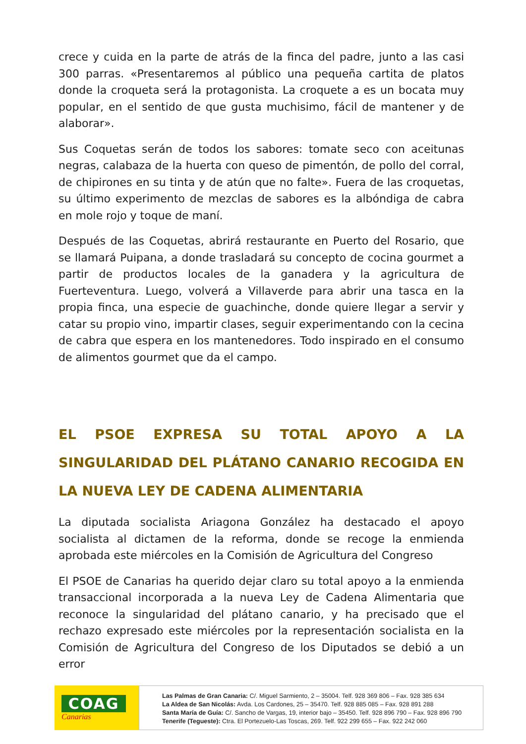crece y cuida en la parte de atrás de la finca del padre, junto a las casi 300 parras. «Presentaremos al público una pequeña cartita de platos donde la croqueta será la protagonista. La croquete a es un bocata muy popular, en el sentido de que gusta muchisimo, fácil de mantener y de alaborar».
Sus Coquetas serán de todos los sabores: tomate seco con aceitunas negras, calabaza de la huerta con queso de pimentón, de pollo del corral, de chipirones en su tinta y de atún que no falte». Fuera de las croquetas, su último experimento de mezclas de sabores es la albóndiga de cabra en mole rojo y toque de maní.
Después de las Coquetas, abrirá restaurante en Puerto del Rosario, que se llamará Puipana, a donde trasladará su concepto de cocina gourmet a partir de productos locales de la ganadera y la agricultura de Fuerteventura. Luego, volverá a Villaverde para abrir una tasca en la propia finca, una especie de guachinche, donde quiere llegar a servir y catar su propio vino, impartir clases, seguir experimentando con la cecina de cabra que espera en los mantenedores. Todo inspirado en el consumo de alimentos gourmet que da el campo.
EL PSOE EXPRESA SU TOTAL APOYO A LA SINGULARIDAD DEL PLÁTANO CANARIO RECOGIDA EN LA NUEVA LEY DE CADENA ALIMENTARIA
La diputada socialista Ariagona González ha destacado el apoyo socialista al dictamen de la reforma, donde se recoge la enmienda aprobada este miércoles en la Comisión de Agricultura del Congreso
El PSOE de Canarias ha querido dejar claro su total apoyo a la enmienda transaccional incorporada a la nueva Ley de Cadena Alimentaria que reconoce la singularidad del plátano canario, y ha precisado que el rechazo expresado este miércoles por la representación socialista en la Comisión de Agricultura del Congreso de los Diputados se debió a un error
COAG
Canarias
Las Palmas de Gran Canaria: C/. Miguel Sarmiento, 2 – 35004. Telf. 928 369 806 – Fax. 928 385 634
La Aldea de San Nicolás: Avda. Los Cardones, 25 – 35470. Telf. 928 885 085 – Fax. 928 891 288
Santa María de Guía: C/. Sancho de Vargas, 19, interior bajo – 35450. Telf. 928 896 790 – Fax. 928 896 790
Tenerife (Tegueste): Ctra. El Portezuelo-Las Toscas, 269. Telf. 922 299 655 – Fax. 922 242 060